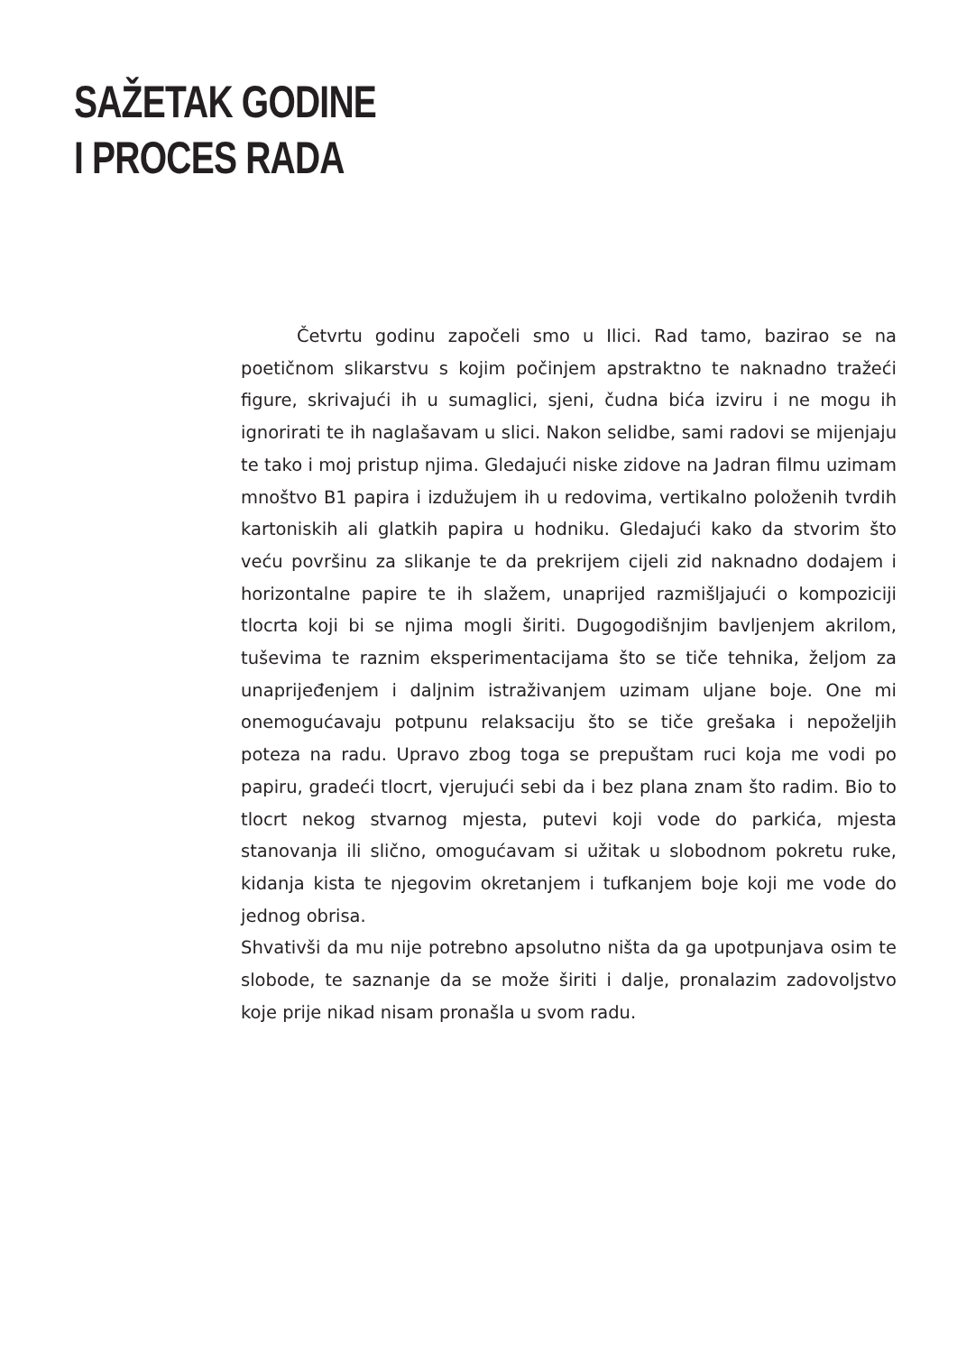SAŽETAK GODINE
I PROCES RADA
Četvrtu godinu započeli smo u Ilici. Rad tamo, bazirao se na poetičnom slikarstvu s kojim počinjem apstraktno te naknadno tražeći figure, skrivajući ih u sumaglici, sjeni, čudna bića izviru i ne mogu ih ignorirati te ih naglašavam u slici. Nakon selidbe, sami radovi se mijenjaju te tako i moj pristup njima. Gledajući niske zidove na Jadran filmu uzimam mnoštvo B1 papira i izdužujem ih u redovima, vertikalno položenih tvrdih kartoniskih ali glatkih papira u hodniku. Gledajući kako da stvorim što veću površinu za slikanje te da prekrijem cijeli zid naknadno dodajem i horizontalne papire te ih slažem, unaprijed razmišljajući o kompoziciji tlocrta koji bi se njima mogli širiti. Dugogodišnjim bavljenjem akrilom, tuševima te raznim eksperimentacijama što se tiče tehnika, željom za unaprijeđenjem i daljnim istraživanjem uzimam uljane boje. One mi onemogućavaju potpunu relaksaciju što se tiče grešaka i nepoželjih poteza na radu. Upravo zbog toga se prepuštam ruci koja me vodi po papiru, gradeći tlocrt, vjerujući sebi da i bez plana znam što radim. Bio to tlocrt nekog stvarnog mjesta, putevi koji vode do parkića, mjesta stanovanja ili slično, omogućavam si užitak u slobodnom pokretu ruke, kidanja kista te njegovim okretanjem i tufkanjem boje koji me vode do jednog obrisa.
Shvativši da mu nije potrebno apsolutno ništa da ga upotpunjava osim te slobode, te saznanje da se može širiti i dalje, pronalazim zadovoljstvo koje prije nikad nisam pronašla u svom radu.